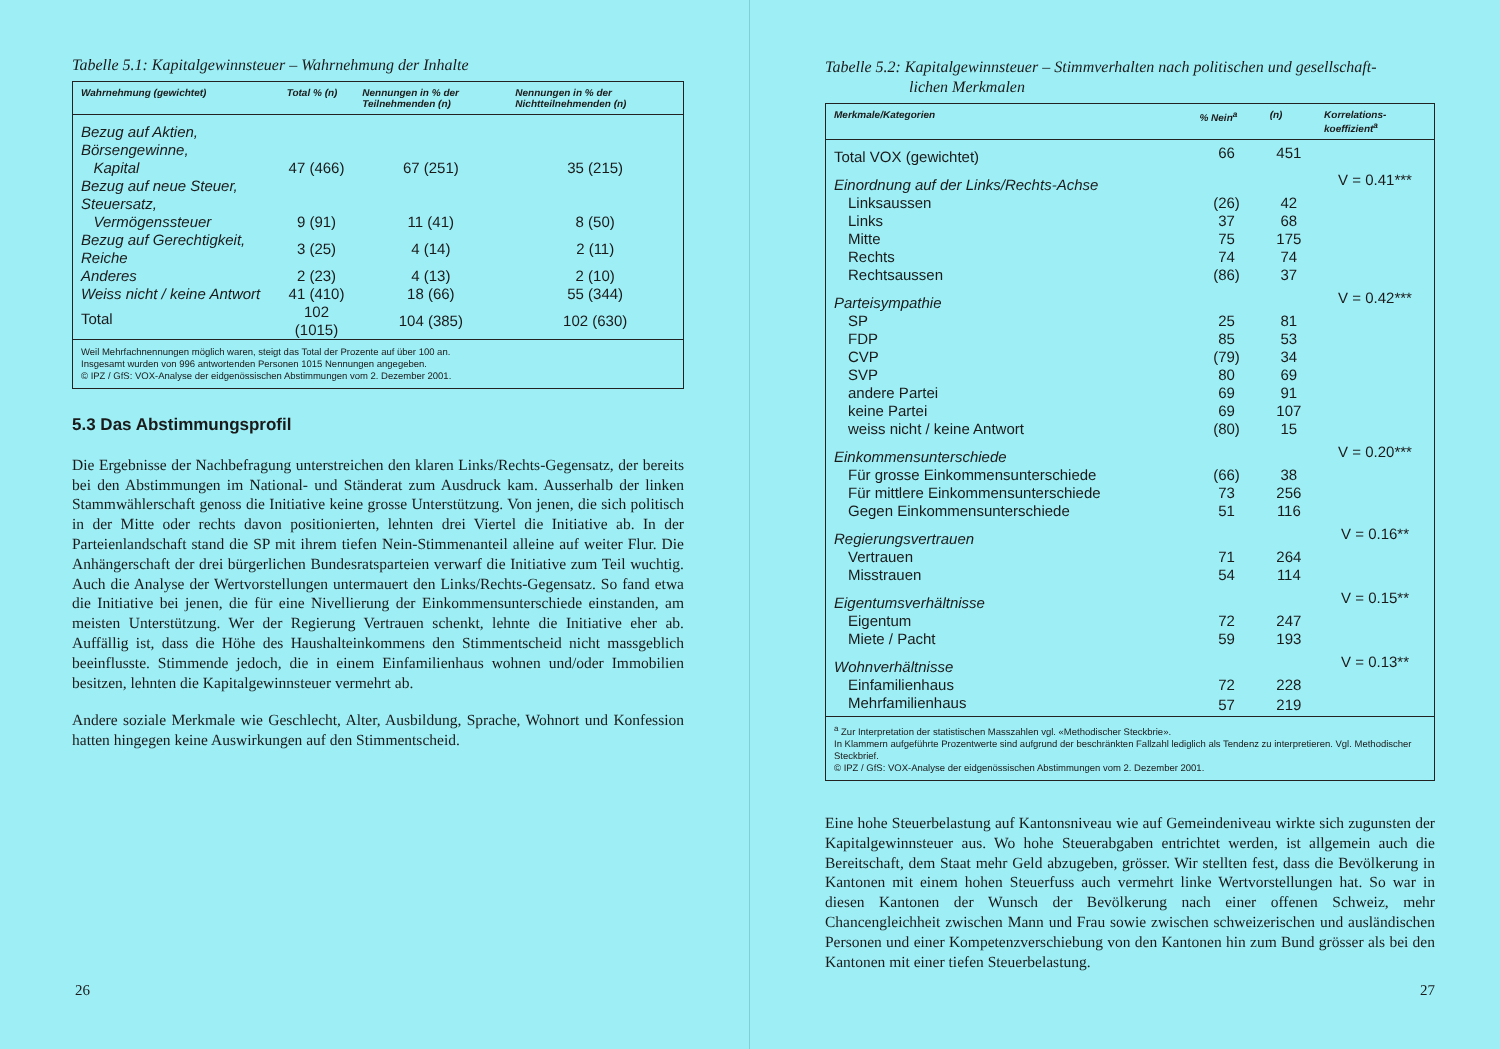Tabelle 5.1: Kapitalgewinnsteuer – Wahrnehmung der Inhalte
| Wahrnehmung (gewichtet) | Total % (n) | Nennungen in % der Teilnehmenden (n) | Nennungen in % der Nichtteilnehmenden (n) |
| --- | --- | --- | --- |
| Bezug auf Aktien, Börsengewinne, Kapital | 47 (466) | 67 (251) | 35 (215) |
| Bezug auf neue Steuer, Steuersatz, Vermögenssteuer | 9 (91) | 11 (41) | 8 (50) |
| Bezug auf Gerechtigkeit, Reiche | 3 (25) | 4 (14) | 2 (11) |
| Anderes | 2 (23) | 4 (13) | 2 (10) |
| Weiss nicht / keine Antwort | 41 (410) | 18 (66) | 55 (344) |
| Total | 102 (1015) | 104 (385) | 102 (630) |
| Weil Mehrfachnennungen möglich waren, steigt das Total der Prozente auf über 100 an. Insgesamt wurden von 996 antwortenden Personen 1015 Nennungen angegeben. © IPZ / GfS: VOX-Analyse der eidgenössischen Abstimmungen vom 2. Dezember 2001. | | | |
5.3 Das Abstimmungsprofil
Die Ergebnisse der Nachbefragung unterstreichen den klaren Links/Rechts-Gegensatz, der bereits bei den Abstimmungen im National- und Ständerat zum Ausdruck kam. Ausserhalb der linken Stammwählerschaft genoss die Initiative keine grosse Unterstützung. Von jenen, die sich politisch in der Mitte oder rechts davon positionierten, lehnten drei Viertel die Initiative ab. In der Parteienlandschaft stand die SP mit ihrem tiefen Nein-Stimmenanteil alleine auf weiter Flur. Die Anhängerschaft der drei bürgerlichen Bundesratsparteien verwarf die Initiative zum Teil wuchtig. Auch die Analyse der Wertvorstellungen untermauert den Links/Rechts-Gegensatz. So fand etwa die Initiative bei jenen, die für eine Nivellierung der Einkommensunterschiede einstanden, am meisten Unterstützung. Wer der Regierung Vertrauen schenkt, lehnte die Initiative eher ab. Auffällig ist, dass die Höhe des Haushalteinkommens den Stimmentscheid nicht massgeblich beeinflusste. Stimmende jedoch, die in einem Einfamilienhaus wohnen und/oder Immobilien besitzen, lehnten die Kapitalgewinnsteuer vermehrt ab.
Andere soziale Merkmale wie Geschlecht, Alter, Ausbildung, Sprache, Wohnort und Konfession hatten hingegen keine Auswirkungen auf den Stimmentscheid.
26
Tabelle 5.2: Kapitalgewinnsteuer – Stimmverhalten nach politischen und gesellschaft-
lichen Merkmalen
| Merkmale/Kategorien | % Nein<sup>a</sup> | (n) | Korrelations- koeffizient<sup>a</sup> |
| --- | --- | --- | --- |
| Total VOX (gewichtet) | 66 | 451 | |
| Einordnung auf der Links/Rechts-Achse | | | V = 0.41*** |
| Linksaussen | (26) | 42 | |
| Links | 37 | 68 | |
| Mitte | 75 | 175 | |
| Rechts | 74 | 74 | |
| Rechtsaussen | (86) | 37 | |
| Parteisympathie | | | V = 0.42*** |
| SP | 25 | 81 | |
| FDP | 85 | 53 | |
| CVP | (79) | 34 | |
| SVP | 80 | 69 | |
| andere Partei | 69 | 91 | |
| keine Partei | 69 | 107 | |
| weiss nicht / keine Antwort | (80) | 15 | |
| Einkommensunterschiede | | | V = 0.20*** |
| Für grosse Einkommensunterschiede | (66) | 38 | |
| Für mittlere Einkommensunterschiede | 73 | 256 | |
| Gegen Einkommensunterschiede | 51 | 116 | |
| Regierungsvertrauen | | | V = 0.16** |
| Vertrauen | 71 | 264 | |
| Misstrauen | 54 | 114 | |
| Eigentumsverhältnisse | | | V = 0.15** |
| Eigentum | 72 | 247 | |
| Miete / Pacht | 59 | 193 | |
| Wohnverhältnisse | | | V = 0.13** |
| Einfamilienhaus | 72 | 228 | |
| Mehrfamilienhaus | 57 | 219 | |
| <sup>a</sup> Zur Interpretation der statistischen Masszahlen vgl. «Methodischer Steckbrie». In Klammern aufgeführte Prozentwerte sind aufgrund der beschränkten Fallzahl lediglich als Tendenz zu interpretieren. Vgl. Methodischer Steckbrief. © IPZ / GfS: VOX-Analyse der eidgenössischen Abstimmungen vom 2. Dezember 2001. | | | |
Eine hohe Steuerbelastung auf Kantonsniveau wie auf Gemeindeniveau wirkte sich zugunsten der Kapitalgewinnsteuer aus. Wo hohe Steuerabgaben entrichtet werden, ist allgemein auch die Bereitschaft, dem Staat mehr Geld abzugeben, grösser. Wir stellten fest, dass die Bevölkerung in Kantonen mit einem hohen Steuerfuss auch vermehrt linke Wertvorstellungen hat. So war in diesen Kantonen der Wunsch der Bevölkerung nach einer offenen Schweiz, mehr Chancengleichheit zwischen Mann und Frau sowie zwischen schweizerischen und ausländischen Personen und einer Kompetenzverschiebung von den Kantonen hin zum Bund grösser als bei den Kantonen mit einer tiefen Steuerbelastung.
27